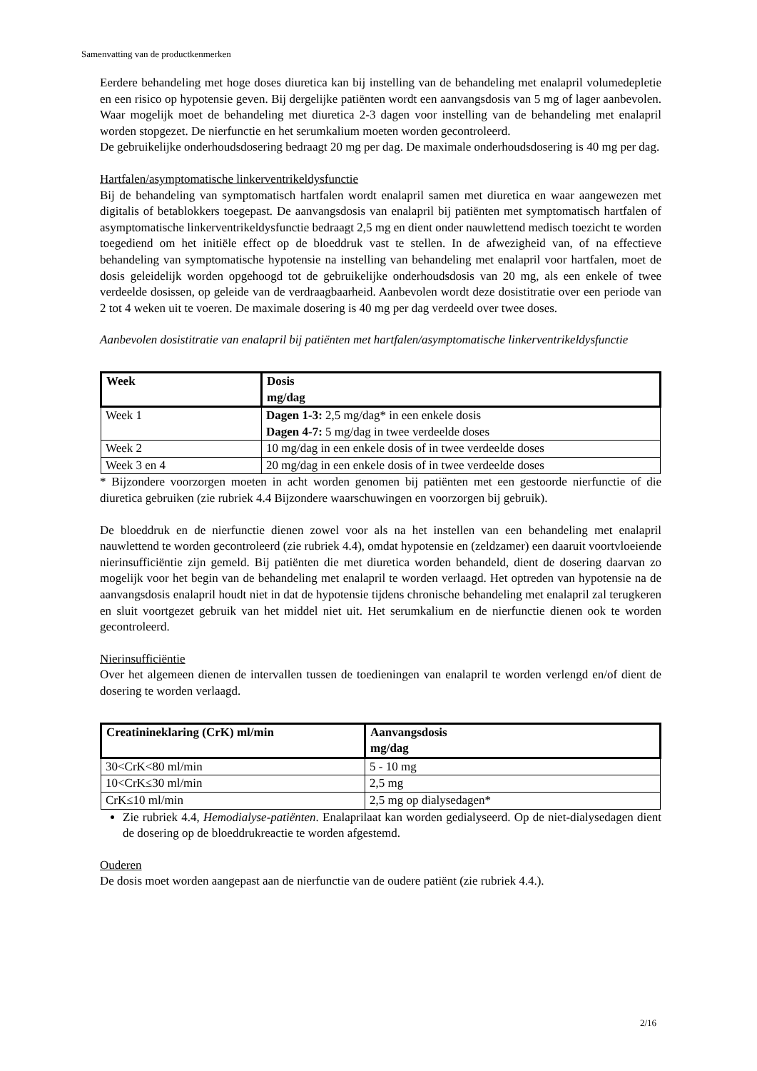Samenvatting van de productkenmerken
Eerdere behandeling met hoge doses diuretica kan bij instelling van de behandeling met enalapril volumedepletie en een risico op hypotensie geven. Bij dergelijke patiënten wordt een aanvangsdosis van 5 mg of lager aanbevolen. Waar mogelijk moet de behandeling met diuretica 2-3 dagen voor instelling van de behandeling met enalapril worden stopgezet. De nierfunctie en het serumkalium moeten worden gecontroleerd.
De gebruikelijke onderhoudsdosering bedraagt 20 mg per dag. De maximale onderhoudsdosering is 40 mg per dag.
Hartfalen/asymptomatische linkerventrikeldysfunctie
Bij de behandeling van symptomatisch hartfalen wordt enalapril samen met diuretica en waar aangewezen met digitalis of betablokkers toegepast. De aanvangsdosis van enalapril bij patiënten met symptomatisch hartfalen of asymptomatische linkerventrikeldysfunctie bedraagt 2,5 mg en dient onder nauwlettend medisch toezicht te worden toegediend om het initiële effect op de bloeddruk vast te stellen. In de afwezigheid van, of na effectieve behandeling van symptomatische hypotensie na instelling van behandeling met enalapril voor hartfalen, moet de dosis geleidelijk worden opgehoogd tot de gebruikelijke onderhoudsdosis van 20 mg, als een enkele of twee verdeelde dosissen, op geleide van de verdraagbaarheid. Aanbevolen wordt deze dosistitratie over een periode van 2 tot 4 weken uit te voeren. De maximale dosering is 40 mg per dag verdeeld over twee doses.
Aanbevolen dosistitratie van enalapril bij patiënten met hartfalen/asymptomatische linkerventrikeldysfunctie
| Week | Dosis mg/dag |
| --- | --- |
| Week 1 | Dagen 1-3: 2,5 mg/dag* in een enkele dosis Dagen 4-7: 5 mg/dag in twee verdeelde doses |
| Week 2 | 10 mg/dag in een enkele dosis of in twee verdeelde doses |
| Week 3 en 4 | 20 mg/dag in een enkele dosis of in twee verdeelde doses |
* Bijzondere voorzorgen moeten in acht worden genomen bij patiënten met een gestoorde nierfunctie of die diuretica gebruiken (zie rubriek 4.4 Bijzondere waarschuwingen en voorzorgen bij gebruik).
De bloeddruk en de nierfunctie dienen zowel voor als na het instellen van een behandeling met enalapril nauwlettend te worden gecontroleerd (zie rubriek 4.4), omdat hypotensie en (zeldzamer) een daaruit voortvloeiende nierinsufficiëntie zijn gemeld. Bij patiënten die met diuretica worden behandeld, dient de dosering daarvan zo mogelijk voor het begin van de behandeling met enalapril te worden verlaagd. Het optreden van hypotensie na de aanvangsdosis enalapril houdt niet in dat de hypotensie tijdens chronische behandeling met enalapril zal terugkeren en sluit voortgezet gebruik van het middel niet uit. Het serumkalium en de nierfunctie dienen ook te worden gecontroleerd.
Nierinsufficiëntie
Over het algemeen dienen de intervallen tussen de toedieningen van enalapril te worden verlengd en/of dient de dosering te worden verlaagd.
| Creatinineklaring (CrK) ml/min | Aanvangsdosis mg/dag |
| --- | --- |
| 30<CrK<80 ml/min | 5 - 10 mg |
| 10<CrK≤30 ml/min | 2,5 mg |
| CrK≤10 ml/min | 2,5 mg op dialysedagen* |
Zie rubriek 4.4, Hemodialyse-patiënten. Enalaprilaat kan worden gedialyseerd. Op de niet-dialysedagen dient de dosering op de bloeddrukreactie te worden afgestemd.
Ouderen
De dosis moet worden aangepast aan de nierfunctie van de oudere patiënt (zie rubriek 4.4.).
2/16